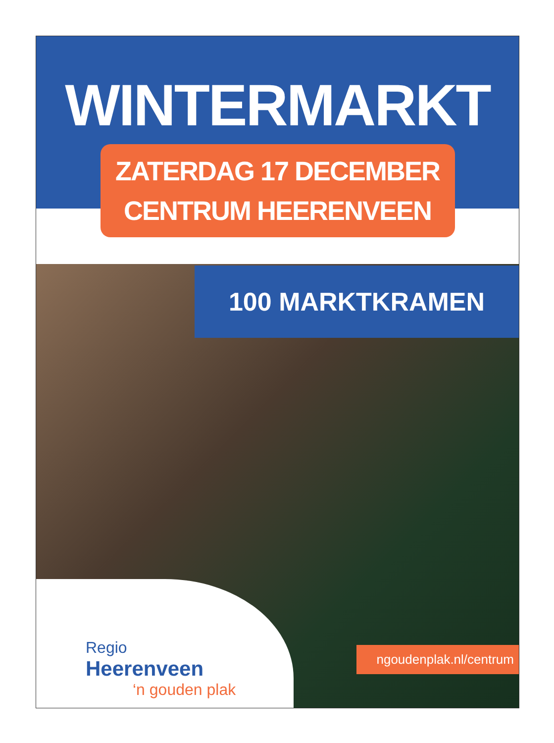WINTERMARKT
ZATERDAG 17 DECEMBER
CENTRUM HEERENVEEN
100 MARKTKRAMEN
Regio
Heerenveen
‘n gouden plak
ngoudenplak.nl/centrum